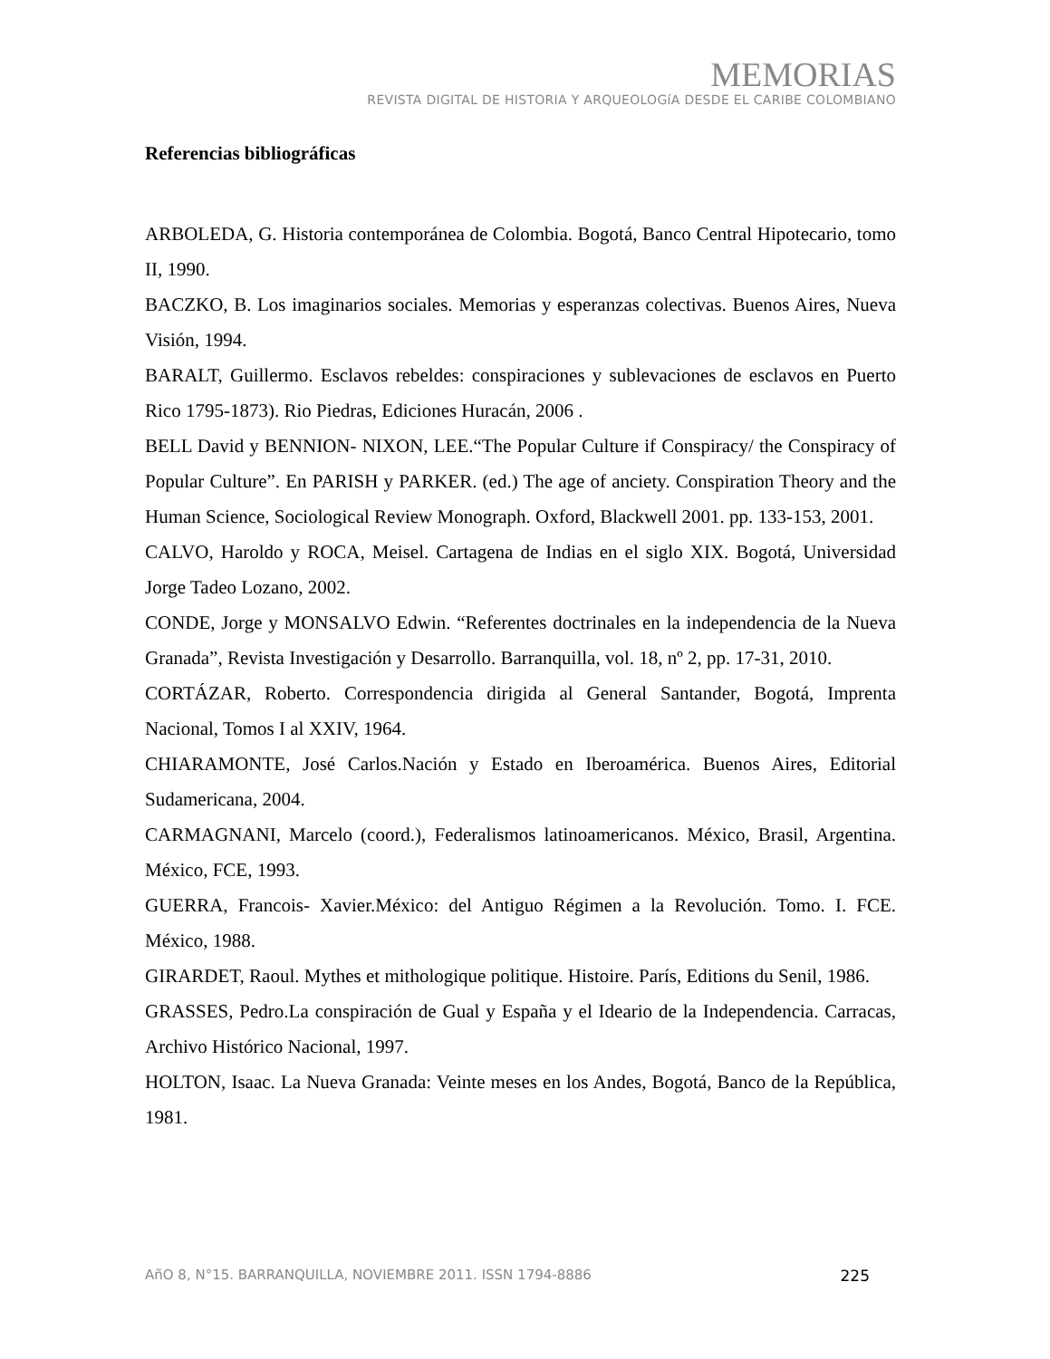MEMORIAS
REVISTA DIGITAL DE HISTORIA Y ARQUEOLOGíA DESDE EL CARIBE COLOMBIANO
Referencias bibliográficas
ARBOLEDA, G. Historia contemporánea de Colombia. Bogotá, Banco Central Hipotecario, tomo II, 1990.
BACZKO, B. Los imaginarios sociales. Memorias y esperanzas colectivas. Buenos Aires, Nueva Visión, 1994.
BARALT, Guillermo. Esclavos rebeldes: conspiraciones y sublevaciones de esclavos en Puerto Rico 1795-1873). Rio Piedras, Ediciones Huracán, 2006 .
BELL David y BENNION- NIXON, LEE.“The Popular Culture if Conspiracy/ the Conspiracy of Popular Culture”. En PARISH y PARKER. (ed.) The age of anciety. Conspiration Theory and the Human Science, Sociological Review Monograph. Oxford, Blackwell 2001. pp. 133-153, 2001.
CALVO, Haroldo y ROCA, Meisel. Cartagena de Indias en el siglo XIX. Bogotá, Universidad Jorge Tadeo Lozano, 2002.
CONDE, Jorge y MONSALVO Edwin. “Referentes doctrinales en la independencia de la Nueva Granada”, Revista Investigación y Desarrollo. Barranquilla, vol. 18, nº 2, pp. 17-31, 2010.
CORTÁZAR, Roberto. Correspondencia dirigida al General Santander, Bogotá, Imprenta Nacional, Tomos I al XXIV, 1964.
CHIARAMONTE, José Carlos.Nación y Estado en Iberoamérica. Buenos Aires, Editorial Sudamericana, 2004.
CARMAGNANI, Marcelo (coord.), Federalismos latinoamericanos. México, Brasil, Argentina. México, FCE, 1993.
GUERRA, Francois- Xavier.México: del Antiguo Régimen a la Revolución. Tomo. I. FCE. México, 1988.
GIRARDET, Raoul. Mythes et mithologique politique. Histoire. París, Editions du Senil, 1986.
GRASSES, Pedro.La conspiración de Gual y España y el Ideario de la Independencia. Carracas, Archivo Histórico Nacional, 1997.
HOLTON, Isaac. La Nueva Granada: Veinte meses en los Andes, Bogotá, Banco de la República, 1981.
AñO 8, N°15. BARRANQUILLA, NOVIEMBRE 2011. ISSN 1794-8886 225